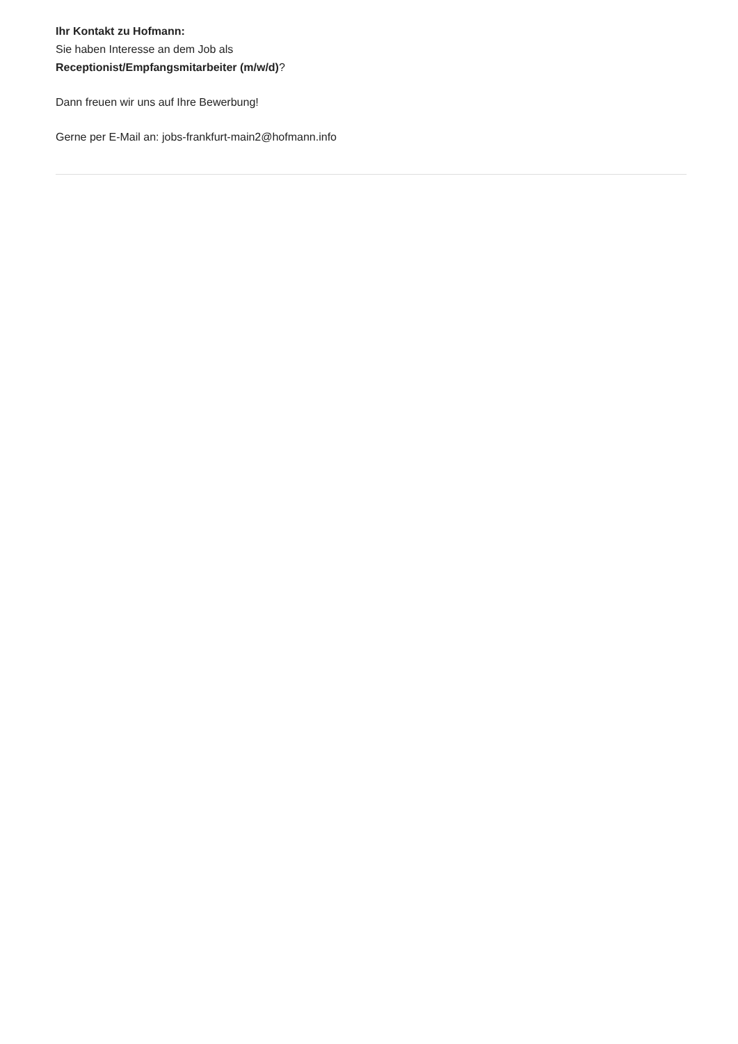Ihr Kontakt zu Hofmann:
Sie haben Interesse an dem Job als
Receptionist/Empfangsmitarbeiter (m/w/d)?
Dann freuen wir uns auf Ihre Bewerbung!
Gerne per E-Mail an: jobs-frankfurt-main2@hofmann.info